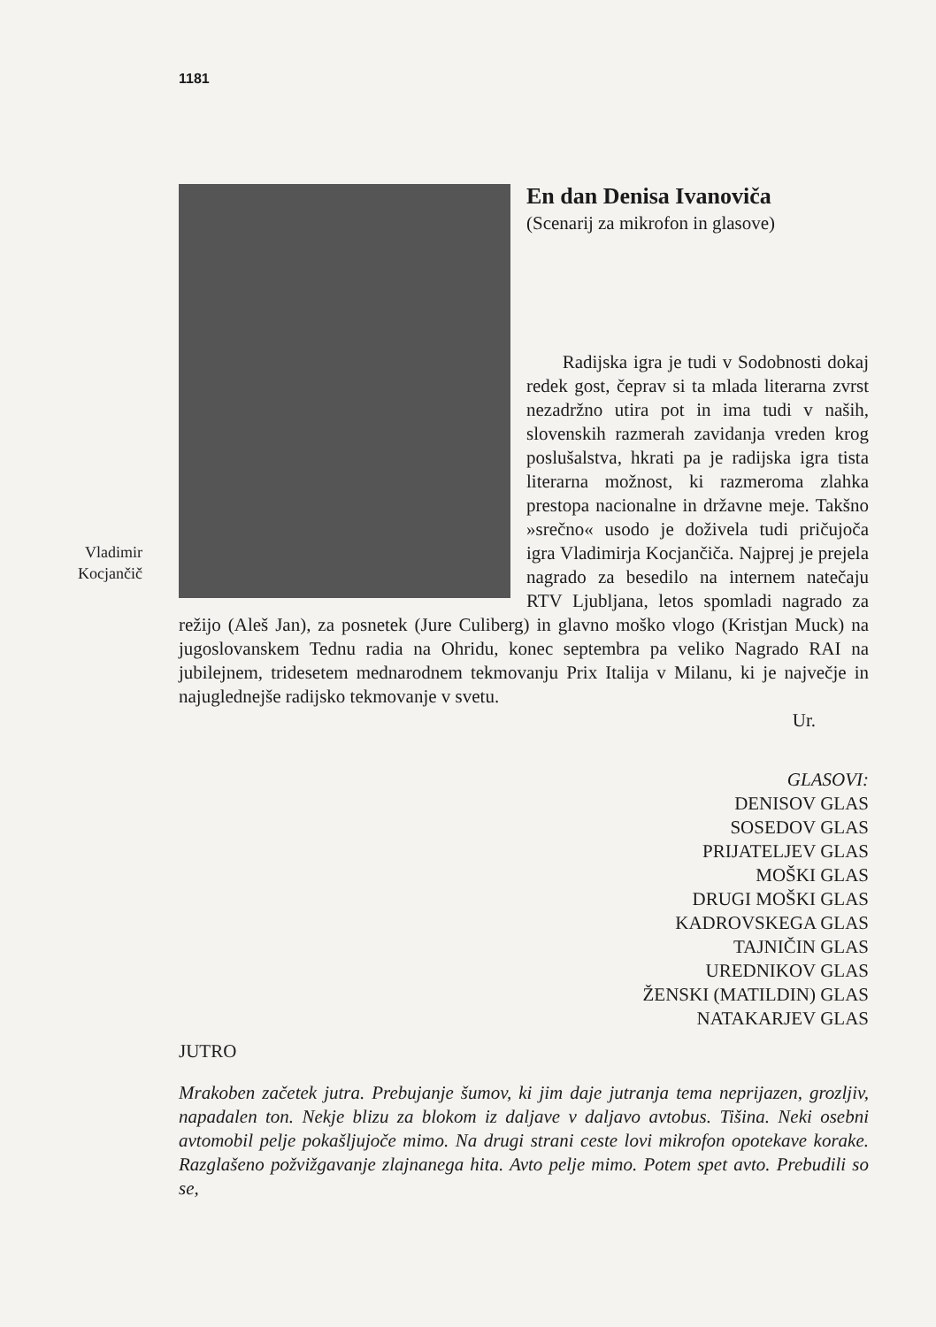1181
Vladimir
Kocjančič
En dan Denisa Ivanoviča
(Scenarij za mikrofon in glasove)
Radijska igra je tudi v Sodobnosti dokaj redek gost, čeprav si ta mlada literarna zvrst nezadržno utira pot in ima tudi v naših, slovenskih razmerah zavidanja vreden krog poslušalstva, hkrati pa je radijska igra tista literarna možnost, ki razmeroma zlahka prestopa nacionalne in državne meje. Takšno »srečno« usodo je doživela tudi pričujoča igra Vladimirja Kocjančiča. Najprej je prejela nagrado za besedilo na internem natečaju RTV Ljubljana, letos spomladi nagrado za režijo (Aleš Jan), za posnetek (Jure Culiberg) in glavno moško vlogo (Kristjan Muck) na jugoslovanskem Tednu radia na Ohridu, konec septembra pa veliko Nagrado RAI na jubilejnem, tridesetem mednarodnem tekmovanju Prix Italija v Milanu, ki je največje in najuglednejše radijsko tekmovanje v svetu.
Ur.
GLASOVI:
DENISOV GLAS
SOSEDOV GLAS
PRIJATELJEV GLAS
MOŠKI GLAS
DRUGI MOŠKI GLAS
KADROVSKEGA GLAS
TAJNIČIN GLAS
UREDNIKOV GLAS
ŽENSKI (MATILDIN) GLAS
NATAKARJEV GLAS
JUTRO
Mrakoben začetek jutra. Prebujanje šumov, ki jim daje jutranja tema neprijazen, grozljiv, napadalen ton. Nekje blizu za blokom iz daljave v daljavo avtobus. Tišina. Neki osebni avtomobil pelje pokašljujoče mimo. Na drugi strani ceste lovi mikrofon opotekave korake. Razglašeno požvižgavanje zlajnanega hita. Avto pelje mimo. Potem spet avto. Prebudili so se,